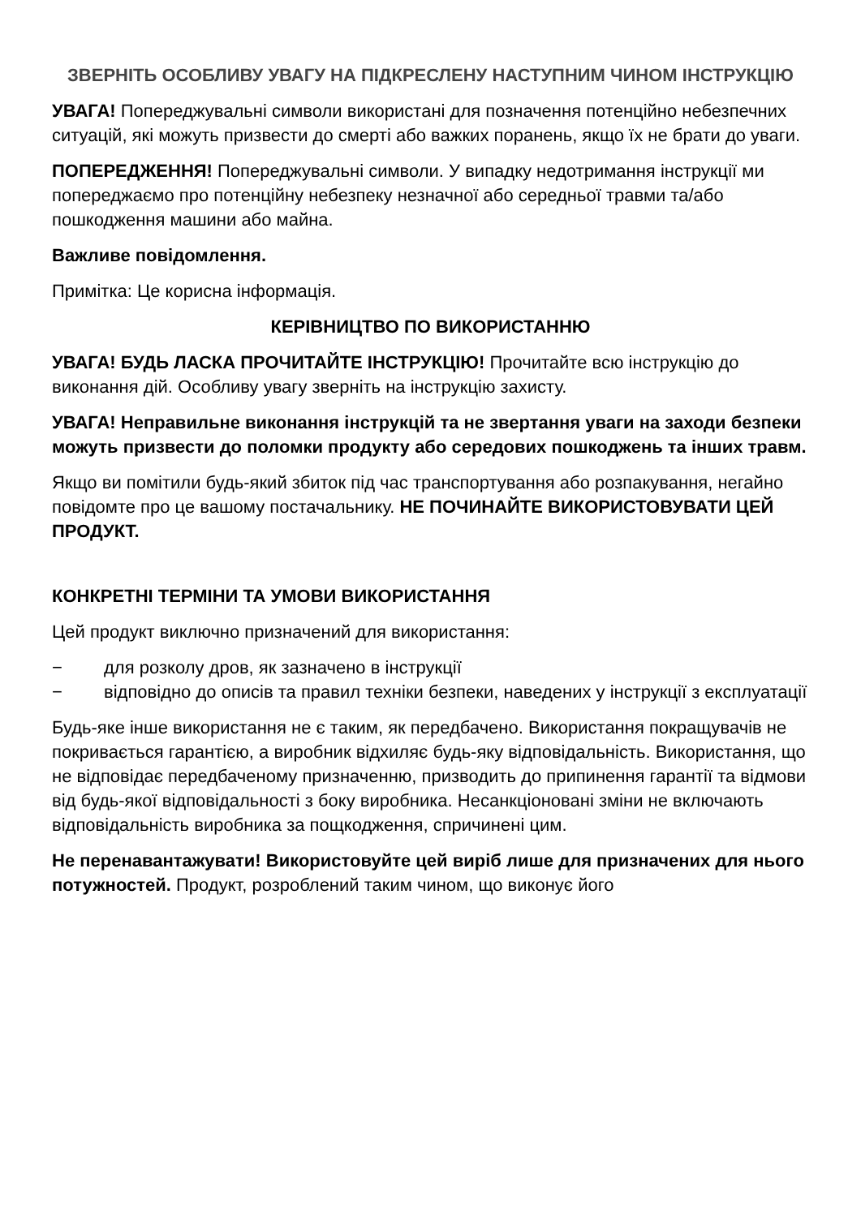ЗВЕРНІТЬ ОСОБЛИВУ УВАГУ НА ПІДКРЕСЛЕНУ НАСТУПНИМ ЧИНОМ ІНСТРУКЦІЮ
УВАГА! Попереджувальні символи використані для позначення потенційно небезпечних ситуацій, які можуть призвести до смерті або важких поранень, якщо їх не брати до уваги.
ПОПЕРЕДЖЕННЯ! Попереджувальні символи. У випадку недотримання інструкції ми попереджаємо про потенційну небезпеку незначної або середньої травми та/або пошкодження машини або майна.
Важливе повідомлення.
Примітка: Це корисна інформація.
КЕРІВНИЦТВО ПО ВИКОРИСТАННЮ
УВАГА! БУДЬ ЛАСКА ПРОЧИТАЙТЕ ІНСТРУКЦІЮ! Прочитайте всю інструкцію до виконання дій. Особливу увагу зверніть на інструкцію захисту.
УВАГА! Неправильне виконання інструкцій та не звертання уваги на заходи безпеки можуть призвести до поломки продукту або середових пошкоджень та інших травм.
Якщо ви помітили будь-який збиток під час транспортування або розпакування, негайно повідомте про це вашому постачальнику. НЕ ПОЧИНАЙТЕ ВИКОРИСТОВУВАТИ ЦЕЙ ПРОДУКТ.
КОНКРЕТНІ ТЕРМІНИ ТА УМОВИ ВИКОРИСТАННЯ
Цей продукт виключно призначений для використання:
− для розколу дров, як зазначено в інструкції
− відповідно до описів та правил техніки безпеки, наведених у інструкції з експлуатації
Будь-яке інше використання не є таким, як передбачено. Використання покращувачів не покривається гарантією, а виробник відхиляє будь-яку відповідальність. Використання, що не відповідає передбаченому призначенню, призводить до припинення гарантії та відмови від будь-якої відповідальності з боку виробника. Несанкціоновані зміни не включають відповідальність виробника за пощкодження, спричинені цим.
Не перенавантажувати! Використовуйте цей виріб лише для призначених для нього потужностей. Продукт, розроблений таким чином, що виконує його